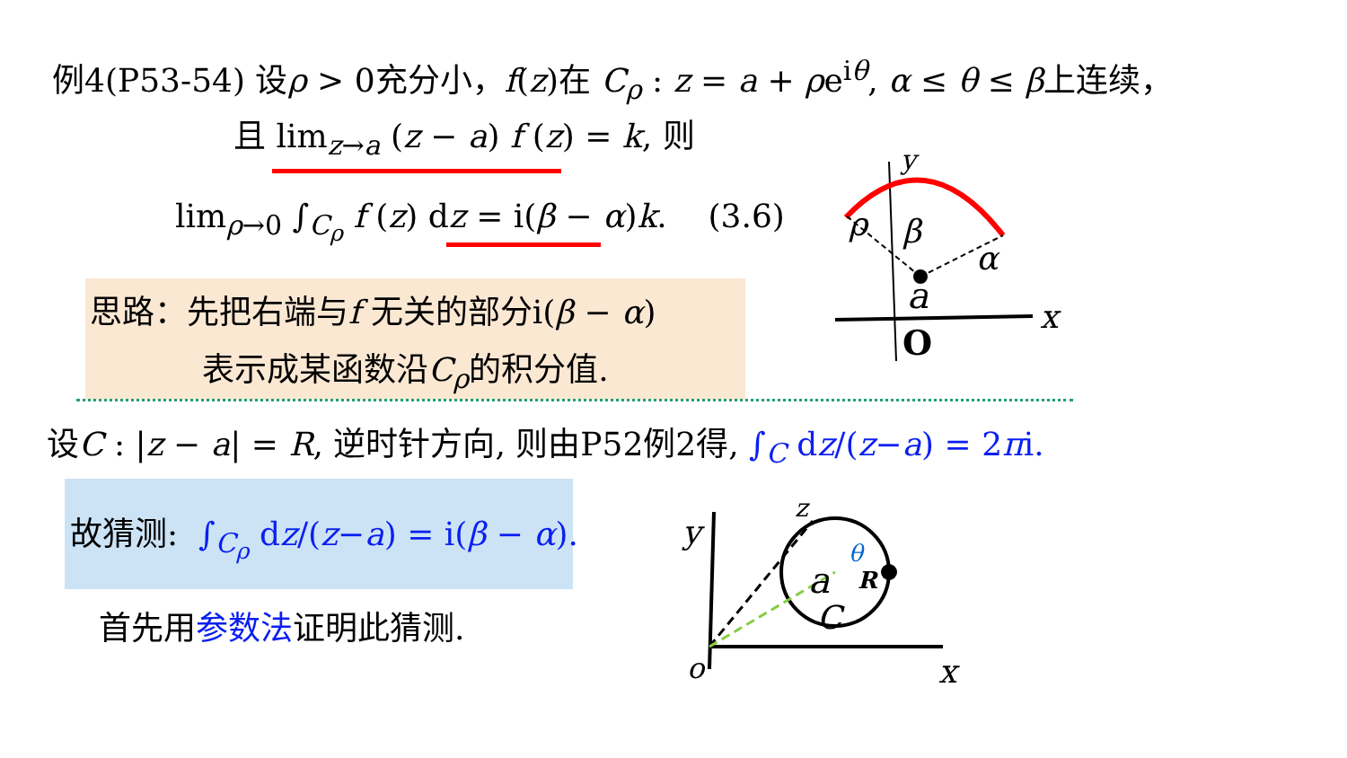例4(P53-54) 设ρ > 0充分小，f(z)在 C<sub>ρ</sub> : z = a + ρe<sup>iθ</sup>, α ≤ θ ≤ β上连续，
且 lim<sub>z→a</sub> (z − a) f (z) = k, 则
lim<sub>ρ→0</sub> ∫<sub>C<sub>ρ</sub></sub> f (z) dz = i(β − α)k. (3.6)
思路：先把右端与f 无关的部分i(β − α)
表示成某函数沿C<sub>ρ</sub>的积分值.
设C : |z − a| = R, 逆时针方向, 则由P52例2得, ∫<sub>C</sub> dz/(z−a) = 2πi.
故猜测: ∫<sub>C<sub>ρ</sub></sub> dz/(z−a) = i(β − α).
首先用参数法证明此猜测.
a
O
x
y
α
β
ρ
y
o
x
a
C
z
θ
R